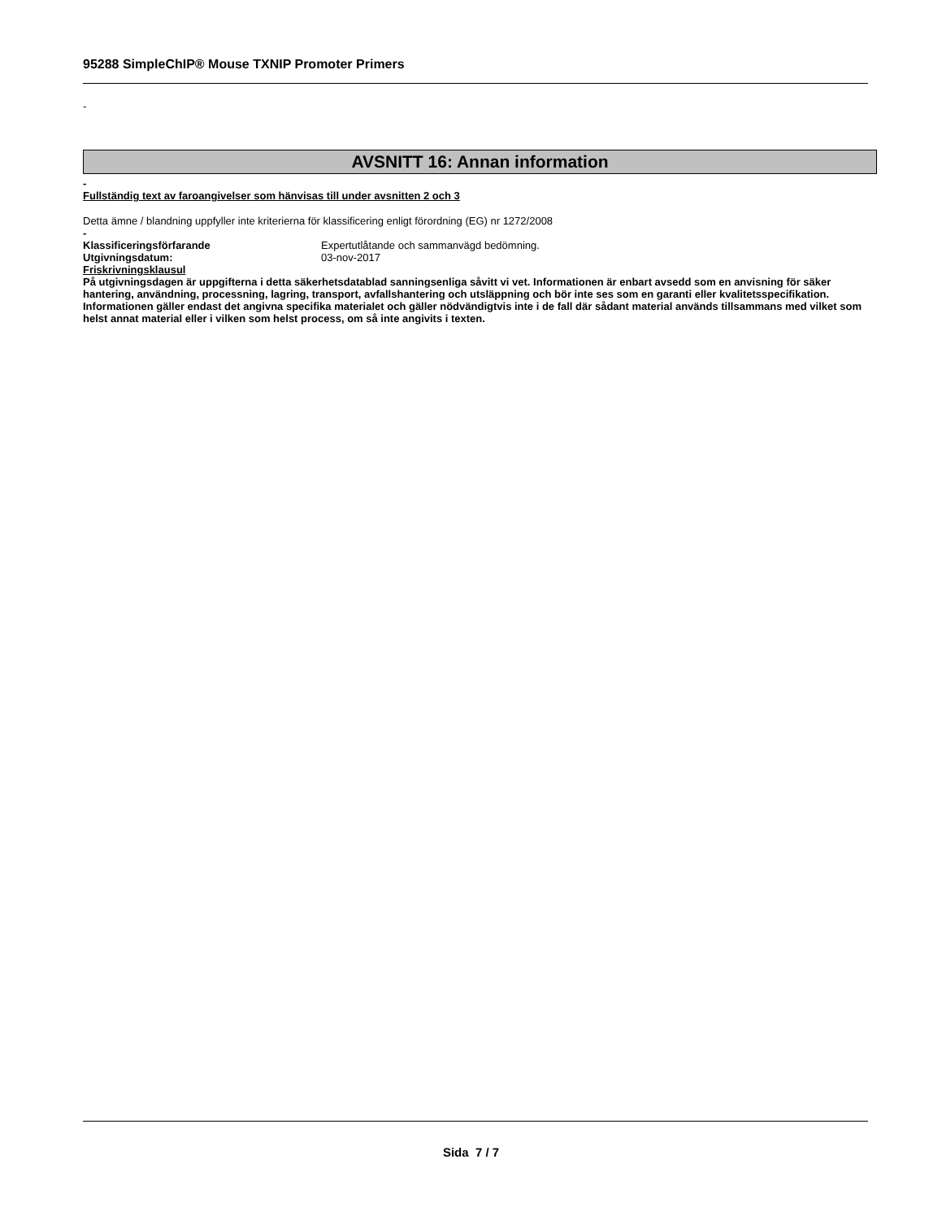95288 SimpleChIP® Mouse TXNIP Promoter Primers
-
AVSNITT 16: Annan information
-
Fullständig text av faroangivelser som hänvisas till under avsnitten 2 och 3
Detta ämne / blandning uppfyller inte kriterierna för klassificering enligt förordning (EG) nr 1272/2008
-
Klassificeringsförfarande Expertutlåtande och sammanvägd bedömning.
Utgivningsdatum: 03-nov-2017
Friskrivningsklausul
På utgivningsdagen är uppgifterna i detta säkerhetsdatablad sanningsenliga såvitt vi vet. Informationen är enbart avsedd som en anvisning för säker hantering, användning, processning, lagring, transport, avfallshantering och utsläppning och bör inte ses som en garanti eller kvalitetsspecifikation. Informationen gäller endast det angivna specifika materialet och gäller nödvändigtvis inte i de fall där sådant material används tillsammans med vilket som helst annat material eller i vilken som helst process, om så inte angivits i texten.
Sida 7 / 7